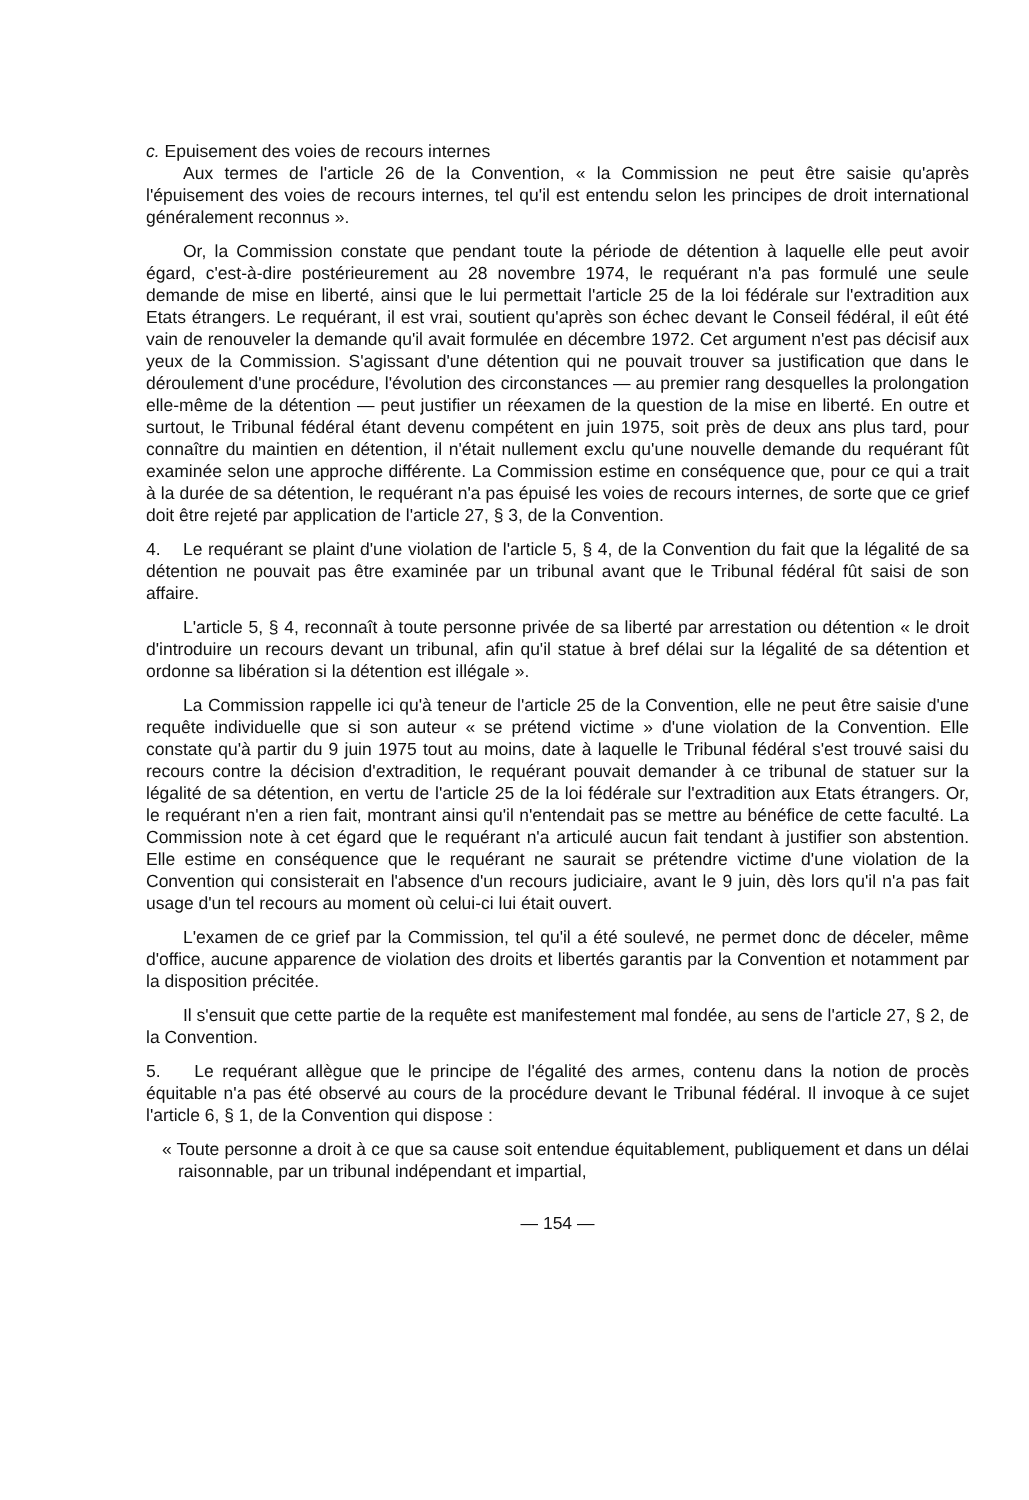c. Epuisement des voies de recours internes
Aux termes de l'article 26 de la Convention, « la Commission ne peut être saisie qu'après l'épuisement des voies de recours internes, tel qu'il est entendu selon les principes de droit international généralement reconnus ».
Or, la Commission constate que pendant toute la période de détention à laquelle elle peut avoir égard, c'est-à-dire postérieurement au 28 novembre 1974, le requérant n'a pas formulé une seule demande de mise en liberté, ainsi que le lui permettait l'article 25 de la loi fédérale sur l'extradition aux Etats étrangers. Le requérant, il est vrai, soutient qu'après son échec devant le Conseil fédéral, il eût été vain de renouveler la demande qu'il avait formulée en décembre 1972. Cet argument n'est pas décisif aux yeux de la Commission. S'agissant d'une détention qui ne pouvait trouver sa justification que dans le déroulement d'une procédure, l'évolution des circonstances — au premier rang desquelles la prolongation elle-même de la détention — peut justifier un réexamen de la question de la mise en liberté. En outre et surtout, le Tribunal fédéral étant devenu compétent en juin 1975, soit près de deux ans plus tard, pour connaître du maintien en détention, il n'était nullement exclu qu'une nouvelle demande du requérant fût examinée selon une approche différente. La Commission estime en conséquence que, pour ce qui a trait à la durée de sa détention, le requérant n'a pas épuisé les voies de recours internes, de sorte que ce grief doit être rejeté par application de l'article 27, § 3, de la Convention.
4. Le requérant se plaint d'une violation de l'article 5, § 4, de la Convention du fait que la légalité de sa détention ne pouvait pas être examinée par un tribunal avant que le Tribunal fédéral fût saisi de son affaire.
L'article 5, § 4, reconnaît à toute personne privée de sa liberté par arrestation ou détention « le droit d'introduire un recours devant un tribunal, afin qu'il statue à bref délai sur la légalité de sa détention et ordonne sa libération si la détention est illégale ».
La Commission rappelle ici qu'à teneur de l'article 25 de la Convention, elle ne peut être saisie d'une requête individuelle que si son auteur « se prétend victime » d'une violation de la Convention. Elle constate qu'à partir du 9 juin 1975 tout au moins, date à laquelle le Tribunal fédéral s'est trouvé saisi du recours contre la décision d'extradition, le requérant pouvait demander à ce tribunal de statuer sur la légalité de sa détention, en vertu de l'article 25 de la loi fédérale sur l'extradition aux Etats étrangers. Or, le requérant n'en a rien fait, montrant ainsi qu'il n'entendait pas se mettre au bénéfice de cette faculté. La Commission note à cet égard que le requérant n'a articulé aucun fait tendant à justifier son abstention. Elle estime en conséquence que le requérant ne saurait se prétendre victime d'une violation de la Convention qui consisterait en l'absence d'un recours judiciaire, avant le 9 juin, dès lors qu'il n'a pas fait usage d'un tel recours au moment où celui-ci lui était ouvert.
L'examen de ce grief par la Commission, tel qu'il a été soulevé, ne permet donc de déceler, même d'office, aucune apparence de violation des droits et libertés garantis par la Convention et notamment par la disposition précitée.
Il s'ensuit que cette partie de la requête est manifestement mal fondée, au sens de l'article 27, § 2, de la Convention.
5. Le requérant allègue que le principe de l'égalité des armes, contenu dans la notion de procès équitable n'a pas été observé au cours de la procédure devant le Tribunal fédéral. Il invoque à ce sujet l'article 6, § 1, de la Convention qui dispose :
« Toute personne a droit à ce que sa cause soit entendue équitablement, publiquement et dans un délai raisonnable, par un tribunal indépendant et impartial,
— 154 —